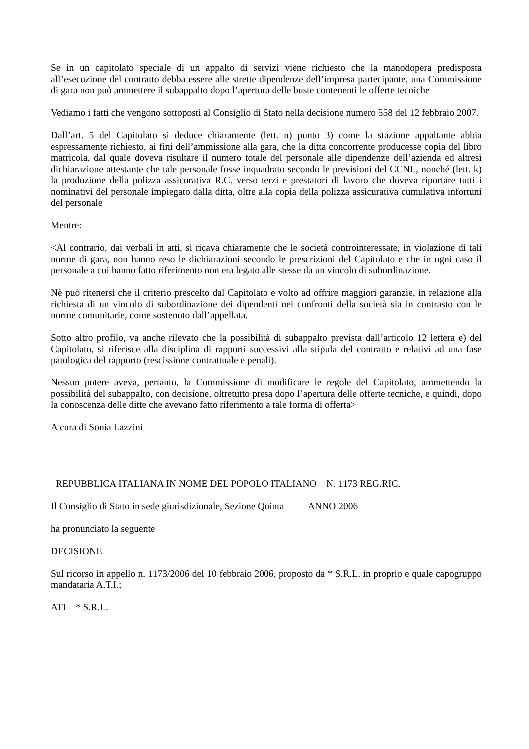Se in un capitolato speciale di un appalto di servizi viene richiesto che la manodopera predisposta all’esecuzione del contratto debba essere alle strette dipendenze dell’impresa partecipante, una Commissione di gara non può ammettere il subappalto dopo l’apertura delle buste contenenti le offerte tecniche
Vediamo i fatti che vengono sottoposti al Consiglio di Stato nella decisione numero 558 del 12 febbraio 2007.
Dall’art. 5 del Capitolato si deduce chiaramente (lett. n) punto 3) come la stazione appaltante abbia espressamente richiesto, ai fini dell’ammissione alla gara, che la ditta concorrente producesse copia del libro matricola, dal quale doveva risultare il numero totale del personale alle dipendenze dell’azienda ed altresì dichiarazione attestante che tale personale fosse inquadrato secondo le previsioni del CCNL, nonché (lett. k) la produzione della polizza assicurativa R.C. verso terzi e prestatori di lavoro che doveva riportare tutti i nominativi del personale impiegato dalla ditta, oltre alla copia della polizza assicurativa cumulativa infortuni del personale
Mentre:
<Al contrario, dai verbali in atti, si ricava chiaramente che le società controinteressate, in violazione di tali norme di gara, non hanno reso le dichiarazioni secondo le prescrizioni del Capitolato e che in ogni caso il personale a cui hanno fatto riferimento non era legato alle stesse da un vincolo di subordinazione.
Nè può ritenersi che il criterio prescelto dal Capitolato e volto ad offrire maggiori garanzie, in relazione alla richiesta di un vincolo di subordinazione dei dipendenti nei confronti della società sia in contrasto con le norme comunitarie, come sostenuto dall’appellata.
Sotto altro profilo, va anche rilevato che la possibilità di subappalto prevista dall’articolo 12 lettera e) del Capitolato, si riferisce alla disciplina di rapporti successivi alla stipula del contratto e relativi ad una fase patologica del rapporto (rescissione contrattuale e penali).
Nessun potere aveva, pertanto, la Commissione di modificare le regole del Capitolato, ammettendo la possibilità del subappalto, con decisione, oltretutto presa dopo l’apertura delle offerte tecniche, e quindi, dopo la conoscenza delle ditte che avevano fatto riferimento a tale forma di offerta>
A cura di Sonia Lazzini
REPUBBLICA ITALIANA IN NOME DEL POPOLO ITALIANO N. 1173 REG.RIC.
Il Consiglio di Stato in sede giurisdizionale, Sezione Quinta ANNO 2006
ha pronunciato la seguente
DECISIONE
Sul ricorso in appello n. 1173/2006 del 10 febbraio 2006, proposto da * S.R.L. in proprio e quale capogruppo mandataria A.T.I.;
ATI – * S.R.L.